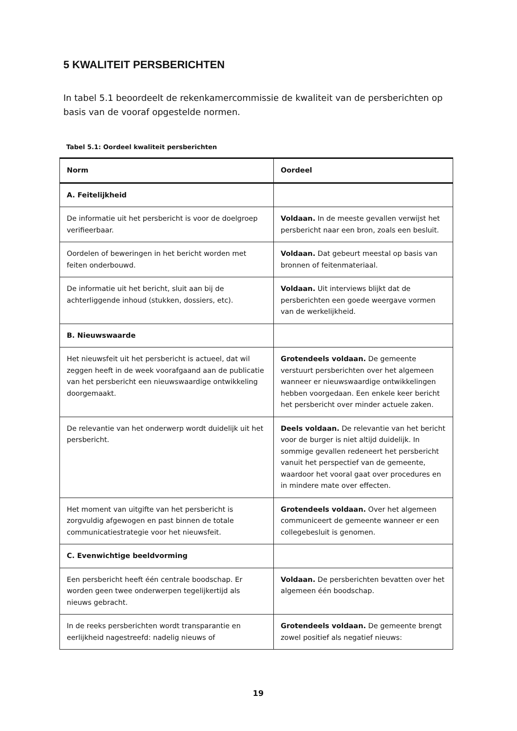5 KWALITEIT PERSBERICHTEN
In tabel 5.1 beoordeelt de rekenkamercommissie de kwaliteit van de persberichten op basis van de vooraf opgestelde normen.
Tabel 5.1: Oordeel kwaliteit persberichten
| Norm | Oordeel |
| --- | --- |
| A. Feitelijkheid | |
| De informatie uit het persbericht is voor de doelgroep verifieerbaar. | Voldaan. In de meeste gevallen verwijst het persbericht naar een bron, zoals een besluit. |
| Oordelen of beweringen in het bericht worden met feiten onderbouwd. | Voldaan. Dat gebeurt meestal op basis van bronnen of feitenmateriaal. |
| De informatie uit het bericht, sluit aan bij de achterliggende inhoud (stukken, dossiers, etc). | Voldaan. Uit interviews blijkt dat de persberichten een goede weergave vormen van de werkelijkheid. |
| B. Nieuwswaarde | |
| Het nieuwsfeit uit het persbericht is actueel, dat wil zeggen heeft in de week voorafgaand aan de publicatie van het persbericht een nieuwswaardige ontwikkeling doorgemaakt. | Grotendeels voldaan. De gemeente verstuurt persberichten over het algemeen wanneer er nieuwswaardige ontwikkelingen hebben voorgedaan. Een enkele keer bericht het persbericht over minder actuele zaken. |
| De relevantie van het onderwerp wordt duidelijk uit het persbericht. | Deels voldaan. De relevantie van het bericht voor de burger is niet altijd duidelijk. In sommige gevallen redeneert het persbericht vanuit het perspectief van de gemeente, waardoor het vooral gaat over procedures en in mindere mate over effecten. |
| Het moment van uitgifte van het persbericht is zorgvuldig afgewogen en past binnen de totale communicatiestrategie voor het nieuwsfeit. | Grotendeels voldaan. Over het algemeen communiceert de gemeente wanneer er een collegebesluit is genomen. |
| C. Evenwichtige beeldvorming | |
| Een persbericht heeft één centrale boodschap. Er worden geen twee onderwerpen tegelijkertijd als nieuws gebracht. | Voldaan. De persberichten bevatten over het algemeen één boodschap. |
| In de reeks persberichten wordt transparantie en eerlijkheid nagestreefd: nadelig nieuws of | Grotendeels voldaan. De gemeente brengt zowel positief als negatief nieuws: |
19